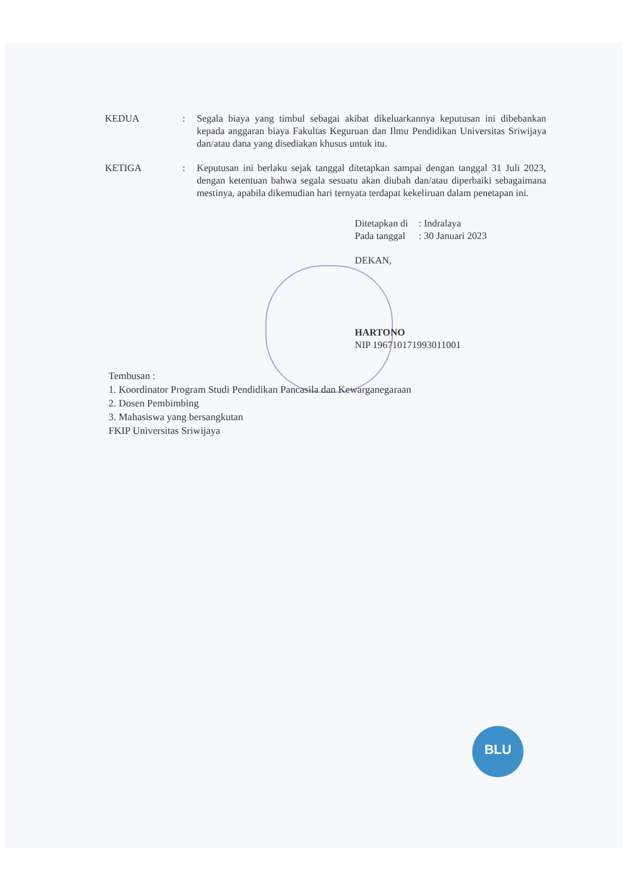KEDUA : Segala biaya yang timbul sebagai akibat dikeluarkannya keputusan ini dibebankan kepada anggaran biaya Fakultas Keguruan dan Ilmu Pendidikan Universitas Sriwijaya dan/atau dana yang disediakan khusus untuk itu.
KETIGA : Keputusan ini berlaku sejak tanggal ditetapkan sampai dengan tanggal 31 Juli 2023, dengan ketentuan bahwa segala sesuatu akan diubah dan/atau diperbaiki sebagaimana mestinya, apabila dikemudian hari ternyata terdapat kekeliruan dalam penetapan ini.
| Ditetapkan di | : Indralaya |
| Pada tanggal | : 30 Januari 2023 |
DEKAN,
HARTONO
NIP 196710171993011001
Tembusan :
1. Koordinator Program Studi Pendidikan Pancasila dan Kewarganegaraan
2. Dosen Pembimbing
3. Mahasiswa yang bersangkutan
FKIP Universitas Sriwijaya
BLU